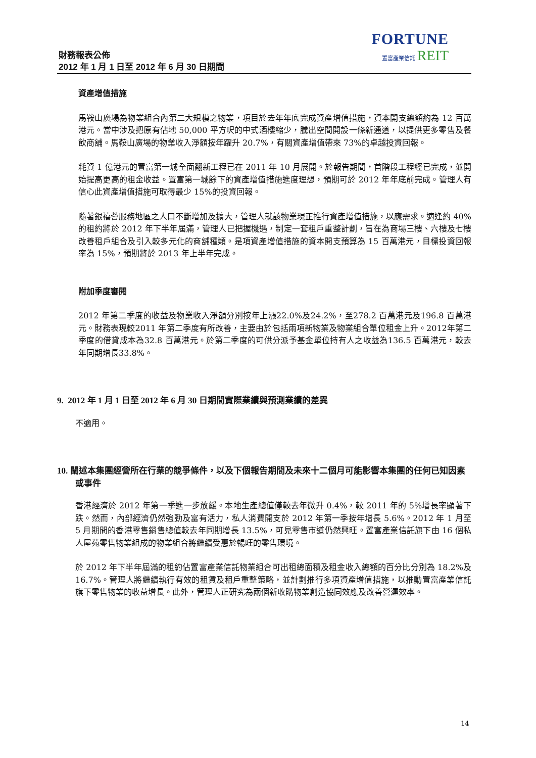財務報表公佈
2012 年 1 月 1 日至 2012 年 6 月 30 日期間
FORTUNE
置富產業信託 REIT
資產增值措施
馬鞍山廣場為物業組合內第二大規模之物業，項目於去年年底完成資產增值措施，資本開支總額約為 12 百萬港元。當中涉及把原有佔地 50,000 平方呎的中式酒樓縮少，騰出空間開設一條新通道，以提供更多零售及餐飲商舖。馬鞍山廣場的物業收入淨額按年躍升 20.7%，有關資產增值帶來 73%的卓越投資回報。
耗資 1 億港元的置富第一城全面翻新工程已在 2011 年 10 月展開。於報告期間，首階段工程經已完成，並開始提高更高的租金收益。置富第一城餘下的資產增值措施進度理想，預期可於 2012 年年底前完成。管理人有信心此資產增值措施可取得最少 15%的投資回報。
隨著銀禧薈服務地區之人口不斷增加及擴大，管理人就該物業現正推行資產增值措施，以應需求。適逢約 40%的租約將於 2012 年下半年屆滿，管理人已把握機遇，制定一套租戶重整計劃，旨在為商場三樓、六樓及七樓改善租戶組合及引入較多元化的商舖種類。是項資產增值措施的資本開支預算為 15 百萬港元，目標投資回報率為 15%，預期將於 2013 年上半年完成。
附加季度審閱
2012 年第二季度的收益及物業收入淨額分別按年上漲22.0%及24.2%，至278.2 百萬港元及196.8 百萬港元。財務表現較2011 年第二季度有所改善，主要由於包括兩項新物業及物業組合單位租金上升。2012年第二季度的借貸成本為32.8 百萬港元。於第二季度的可供分派予基金單位持有人之收益為136.5 百萬港元，較去年同期增長33.8%。
9. 2012 年 1 月 1 日至 2012 年 6 月 30 日期間實際業績與預測業績的差異
不適用。
10. 闡述本集團經營所在行業的競爭條件，以及下個報告期間及未來十二個月可能影響本集團的任何已知因素或事件
香港經濟於 2012 年第一季進一步放緩。本地生產總值僅較去年微升 0.4%，較 2011 年的 5%增長率顯著下跌。然而，內部經濟仍然強勁及富有活力，私人消費開支於 2012 年第一季按年增長 5.6%。2012 年 1 月至 5 月期間的香港零售銷售總值較去年同期增長 13.5%，可見零售市道仍然興旺。置富產業信託旗下由 16 個私人屋苑零售物業組成的物業組合將繼續受惠於暢旺的零售環境。
於 2012 年下半年屆滿的租約佔置富產業信託物業組合可出租總面積及租金收入總額的百分比分別為 18.2%及 16.7%。管理人將繼續執行有效的租賃及租戶重整策略，並計劃推行多項資產增值措施，以推動置富產業信託旗下零售物業的收益增長。此外，管理人正研究為兩個新收購物業創造協同效應及改善營運效率。
14